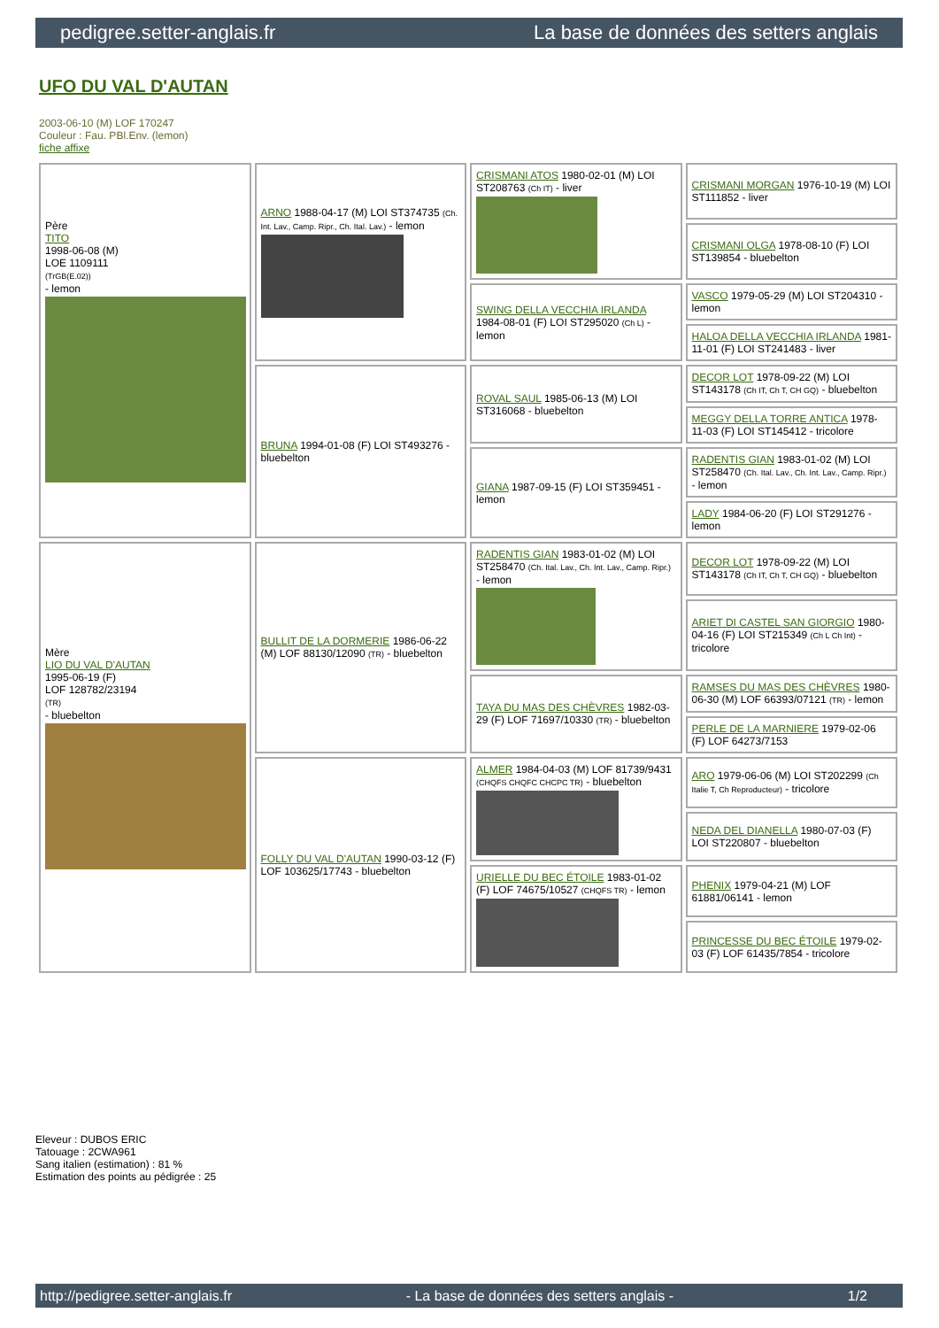pedigree.setter-anglais.fr La base de données des setters anglais
UFO DU VAL D'AUTAN
2003-06-10 (M) LOF 170247
Couleur : Fau. PBl.Env. (lemon)
fiche affixe
| Père TITO 1998-06-08 (M) LOE 1109111 (TrGB(E.02)) - lemon | ARNO 1988-04-17 (M) LOI ST374735 (Ch. Int. Lav., Camp. Ripr., Ch. Ital. Lav.) - lemon | CRISMANI ATOS 1980-02-01 (M) LOI ST208763 (Ch IT) - liver | CRISMANI MORGAN 1976-10-19 (M) LOI ST111852 - liver |
| | | | CRISMANI OLGA 1978-08-10 (F) LOI ST139854 - bluebelton |
| | | SWING DELLA VECCHIA IRLANDA 1984-08-01 (F) LOI ST295020 (Ch L) - lemon | VASCO 1979-05-29 (M) LOI ST204310 - lemon |
| | | | HALOA DELLA VECCHIA IRLANDA 1981-11-01 (F) LOI ST241483 - liver |
| | BRUNA 1994-01-08 (F) LOI ST493276 - bluebelton | ROVAL SAUL 1985-06-13 (M) LOI ST316068 - bluebelton | DECOR LOT 1978-09-22 (M) LOI ST143178 (Ch IT, Ch T, CH GQ) - bluebelton |
| | | | MEGGY DELLA TORRE ANTICA 1978-11-03 (F) LOI ST145412 - tricolore |
| | | GIANA 1987-09-15 (F) LOI ST359451 - lemon | RADENTIS GIAN 1983-01-02 (M) LOI ST258470 (Ch. Ital. Lav., Ch. Int. Lav., Camp. Ripr.) - lemon |
| | | | LADY 1984-06-20 (F) LOI ST291276 - lemon |
| Mère LIO DU VAL D'AUTAN 1995-06-19 (F) LOF 128782/23194 (TR) - bluebelton | BULLIT DE LA DORMERIE 1986-06-22 (M) LOF 88130/12090 (TR) - bluebelton | RADENTIS GIAN 1983-01-02 (M) LOI ST258470 (Ch. Ital. Lav., Ch. Int. Lav., Camp. Ripr.) - lemon | DECOR LOT 1978-09-22 (M) LOI ST143178 (Ch IT, Ch T, CH GQ) - bluebelton |
| | | | ARIET DI CASTEL SAN GIORGIO 1980-04-16 (F) LOI ST215349 (Ch L Ch Int) - tricolore |
| | | TAYA DU MAS DES CHÈVRES 1982-03-29 (F) LOF 71697/10330 (TR) - bluebelton | RAMSES DU MAS DES CHÈVRES 1980-06-30 (M) LOF 66393/07121 (TR) - lemon |
| | | | PERLE DE LA MARNIERE 1979-02-06 (F) LOF 64273/7153 |
| | FOLLY DU VAL D'AUTAN 1990-03-12 (F) LOF 103625/17743 - bluebelton | ALMER 1984-04-03 (M) LOF 81739/9431 (CHQFS CHQFC CHCPC TR) - bluebelton | ARO 1979-06-06 (M) LOI ST202299 (Ch Italie T, Ch Reproducteur) - tricolore |
| | | | NEDA DEL DIANELLA 1980-07-03 (F) LOI ST220807 - bluebelton |
| | | URIELLE DU BEC ÉTOILE 1983-01-02 (F) LOF 74675/10527 (CHQFS TR) - lemon | PHENIX 1979-04-21 (M) LOF 61881/06141 - lemon |
| | | | PRINCESSE DU BEC ÉTOILE 1979-02-03 (F) LOF 61435/7854 - tricolore |
Eleveur : DUBOS ERIC
Tatouage : 2CWA961
Sang italien (estimation) : 81 %
Estimation des points au pédigrée : 25
http://pedigree.setter-anglais.fr - La base de données des setters anglais - 1/2